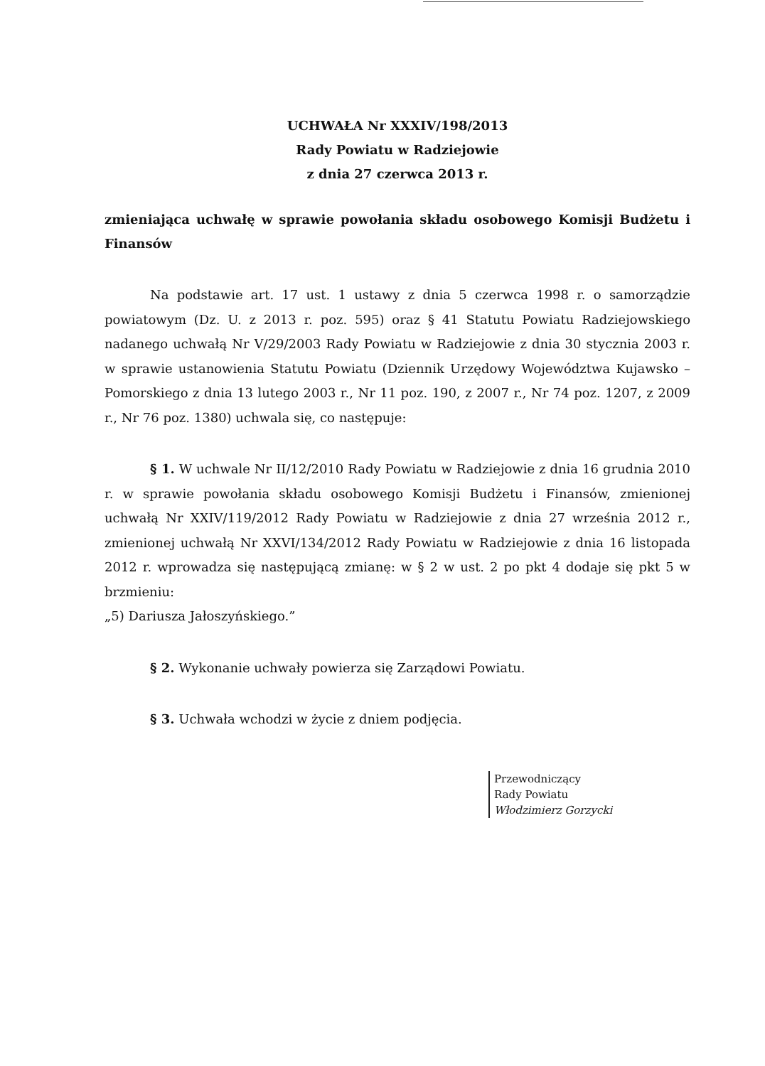UCHWAŁA Nr XXXIV/198/2013
Rady Powiatu w Radziejowie
z dnia 27 czerwca 2013 r.
zmieniająca uchwałę w sprawie powołania składu osobowego Komisji Budżetu i Finansów
Na podstawie art. 17 ust. 1 ustawy z dnia 5 czerwca 1998 r. o samorządzie powiatowym (Dz. U. z 2013 r. poz. 595) oraz § 41 Statutu Powiatu Radziejowskiego nadanego uchwałą Nr V/29/2003 Rady Powiatu w Radziejowie z dnia 30 stycznia 2003 r. w sprawie ustanowienia Statutu Powiatu (Dziennik Urzędowy Województwa Kujawsko – Pomorskiego z dnia 13 lutego 2003 r., Nr 11 poz. 190, z 2007 r., Nr 74 poz. 1207, z 2009 r., Nr 76 poz. 1380) uchwala się, co następuje:
§ 1. W uchwale Nr II/12/2010 Rady Powiatu w Radziejowie z dnia 16 grudnia 2010 r. w sprawie powołania składu osobowego Komisji Budżetu i Finansów, zmienionej uchwałą Nr XXIV/119/2012 Rady Powiatu w Radziejowie z dnia 27 września 2012 r., zmienionej uchwałą Nr XXVI/134/2012 Rady Powiatu w Radziejowie z dnia 16 listopada 2012 r. wprowadza się następującą zmianę: w § 2 w ust. 2 po pkt 4 dodaje się pkt 5 w brzmieniu:
„5) Dariusza Jałoszyńskiego.”
§ 2. Wykonanie uchwały powierza się Zarządowi Powiatu.
§ 3. Uchwała wchodzi w życie z dniem podjęcia.
Przewodniczący
Rady Powiatu
Włodzimierz Gorzycki